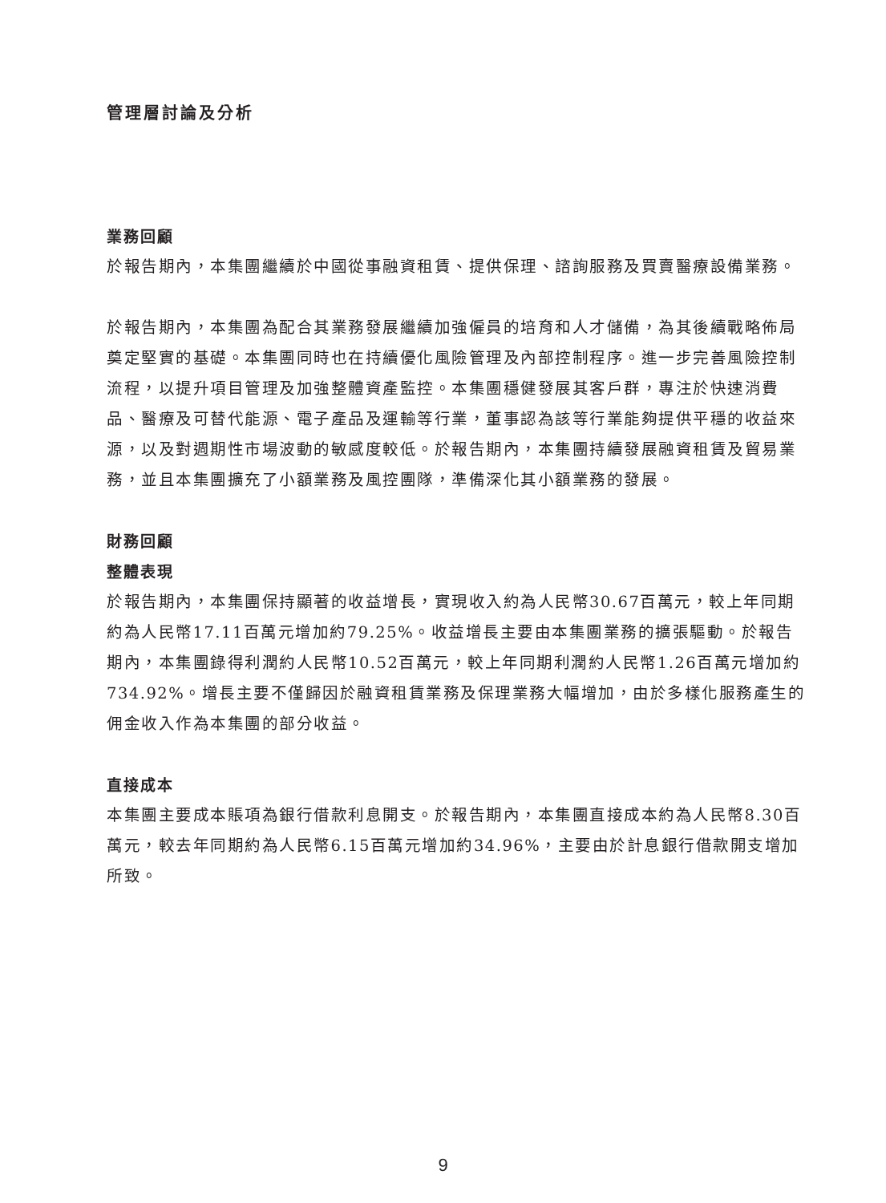管理層討論及分析
業務回顧
於報告期內，本集團繼續於中國從事融資租賃、提供保理、諮詢服務及買賣醫療設備業務。
於報告期內，本集團為配合其業務發展繼續加強僱員的培育和人才儲備，為其後續戰略佈局奠定堅實的基礎。本集團同時也在持續優化風險管理及內部控制程序。進一步完善風險控制流程，以提升項目管理及加強整體資產監控。本集團穩健發展其客戶群，專注於快速消費品、醫療及可替代能源、電子產品及運輸等行業，董事認為該等行業能夠提供平穩的收益來源，以及對週期性市場波動的敏感度較低。於報告期內，本集團持續發展融資租賃及貿易業務，並且本集團擴充了小額業務及風控團隊，準備深化其小額業務的發展。
財務回顧
整體表現
於報告期內，本集團保持顯著的收益增長，實現收入約為人民幣30.67百萬元，較上年同期約為人民幣17.11百萬元增加約79.25%。收益增長主要由本集團業務的擴張驅動。於報告期內，本集團錄得利潤約人民幣10.52百萬元，較上年同期利潤約人民幣1.26百萬元增加約734.92%。增長主要不僅歸因於融資租賃業務及保理業務大幅增加，由於多樣化服務產生的佣金收入作為本集團的部分收益。
直接成本
本集團主要成本賬項為銀行借款利息開支。於報告期內，本集團直接成本約為人民幣8.30百萬元，較去年同期約為人民幣6.15百萬元增加約34.96%，主要由於計息銀行借款開支增加所致。
9